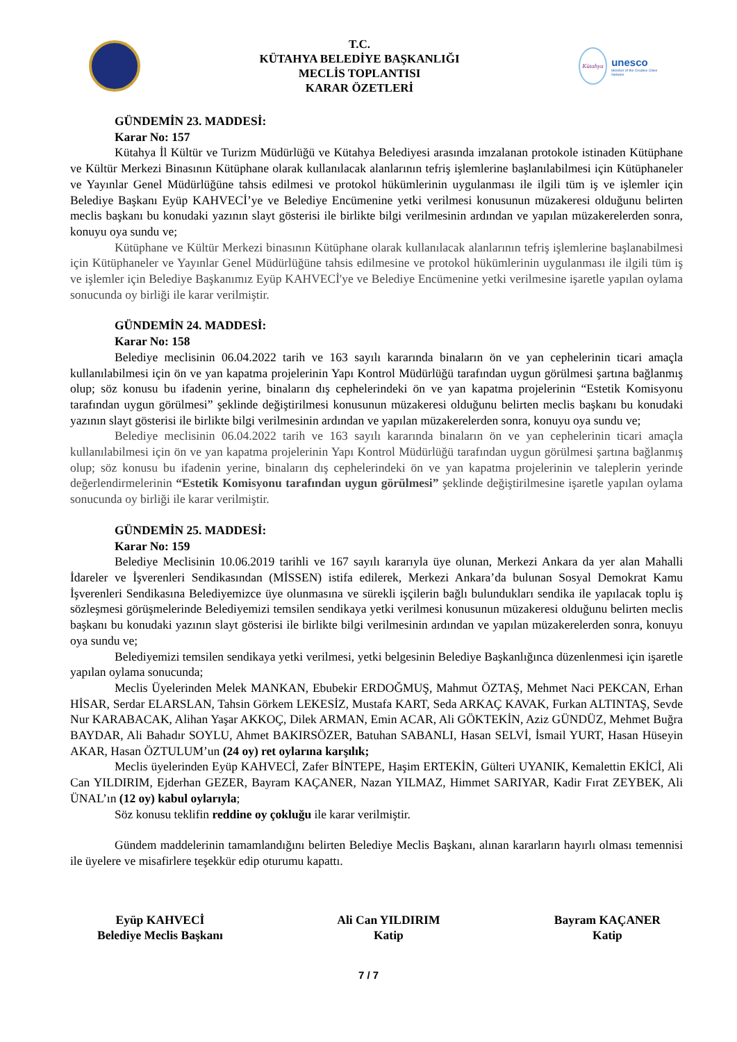T.C.
KÜTAHYA BELEDİYE BAŞKANLIĞI
MECLİS TOPLANTISI
KARAR ÖZETLERİ
Kütahya
unesco
Member of the Creative Cities Network
GÜNDEMİN 23. MADDESİ:
Karar No: 157
Kütahya İl Kültür ve Turizm Müdürlüğü ve Kütahya Belediyesi arasında imzalanan protokole istinaden Kütüphane ve Kültür Merkezi Binasının Kütüphane olarak kullanılacak alanlarının tefriş işlemlerine başlanılabilmesi için Kütüphaneler ve Yayınlar Genel Müdürlüğüne tahsis edilmesi ve protokol hükümlerinin uygulanması ile ilgili tüm iş ve işlemler için Belediye Başkanı Eyüp KAHVECİ’ye ve Belediye Encümenine yetki verilmesi konusunun müzakeresi olduğunu belirten meclis başkanı bu konudaki yazının slayt gösterisi ile birlikte bilgi verilmesinin ardından ve yapılan müzakerelerden sonra, konuyu oya sundu ve;
Kütüphane ve Kültür Merkezi binasının Kütüphane olarak kullanılacak alanlarının tefriş işlemlerine başlanabilmesi için Kütüphaneler ve Yayınlar Genel Müdürlüğüne tahsis edilmesine ve protokol hükümlerinin uygulanması ile ilgili tüm iş ve işlemler için Belediye Başkanımız Eyüp KAHVECİ'ye ve Belediye Encümenine yetki verilmesine işaretle yapılan oylama sonucunda oy birliği ile karar verilmiştir.
GÜNDEMİN 24. MADDESİ:
Karar No: 158
Belediye meclisinin 06.04.2022 tarih ve 163 sayılı kararında binaların ön ve yan cephelerinin ticari amaçla kullanılabilmesi için ön ve yan kapatma projelerinin Yapı Kontrol Müdürlüğü tarafından uygun görülmesi şartına bağlanmış olup; söz konusu bu ifadenin yerine, binaların dış cephelerindeki ön ve yan kapatma projelerinin “Estetik Komisyonu tarafından uygun görülmesi” şeklinde değiştirilmesi konusunun müzakeresi olduğunu belirten meclis başkanı bu konudaki yazının slayt gösterisi ile birlikte bilgi verilmesinin ardından ve yapılan müzakerelerden sonra, konuyu oya sundu ve;
Belediye meclisinin 06.04.2022 tarih ve 163 sayılı kararında binaların ön ve yan cephelerinin ticari amaçla kullanılabilmesi için ön ve yan kapatma projelerinin Yapı Kontrol Müdürlüğü tarafından uygun görülmesi şartına bağlanmış olup; söz konusu bu ifadenin yerine, binaların dış cephelerindeki ön ve yan kapatma projelerinin ve taleplerin yerinde değerlendirmelerinin “Estetik Komisyonu tarafından uygun görülmesi” şeklinde değiştirilmesine işaretle yapılan oylama sonucunda oy birliği ile karar verilmiştir.
GÜNDEMİN 25. MADDESİ:
Karar No: 159
Belediye Meclisinin 10.06.2019 tarihli ve 167 sayılı kararıyla üye olunan, Merkezi Ankara da yer alan Mahalli İdareler ve İşverenleri Sendikasından (MİSSEN) istifa edilerek, Merkezi Ankara’da bulunan Sosyal Demokrat Kamu İşverenleri Sendikasına Belediyemizce üye olunmasına ve sürekli işçilerin bağlı bulundukları sendika ile yapılacak toplu iş sözleşmesi görüşmelerinde Belediyemizi temsilen sendikaya yetki verilmesi konusunun müzakeresi olduğunu belirten meclis başkanı bu konudaki yazının slayt gösterisi ile birlikte bilgi verilmesinin ardından ve yapılan müzakerelerden sonra, konuyu oya sundu ve;
Belediyemizi temsilen sendikaya yetki verilmesi, yetki belgesinin Belediye Başkanlığınca düzenlenmesi için işaretle yapılan oylama sonucunda;
Meclis Üyelerinden Melek MANKAN, Ebubekir ERDOĞMUŞ, Mahmut ÖZTAŞ, Mehmet Naci PEKCAN, Erhan HİSAR, Serdar ELARSLAN, Tahsin Görkem LEKESİZ, Mustafa KART, Seda ARKAÇ KAVAK, Furkan ALTINTAŞ, Sevde Nur KARABACAK, Alihan Yaşar AKKOÇ, Dilek ARMAN, Emin ACAR, Ali GÖKTEKİN, Aziz GÜNDÜZ, Mehmet Buğra BAYDAR, Ali Bahadır SOYLU, Ahmet BAKIRSÖZER, Batuhan SABANLI, Hasan SELVİ, İsmail YURT, Hasan Hüseyin AKAR, Hasan ÖZTULUM’un (24 oy) ret oylarına karşılık;
Meclis üyelerinden Eyüp KAHVECİ, Zafer BİNTEPE, Haşim ERTEKİN, Gülteri UYANIK, Kemalettin EKİCİ, Ali Can YILDIRIM, Ejderhan GEZER, Bayram KAÇANER, Nazan YILMAZ, Himmet SARIYAR, Kadir Fırat ZEYBEK, Ali ÜNAL’ın (12 oy) kabul oylarıyla;
Söz konusu teklifin reddine oy çokluğu ile karar verilmiştir.
Gündem maddelerinin tamamlandığını belirten Belediye Meclis Başkanı, alınan kararların hayırlı olması temennisi ile üyelere ve misafirlere teşekkür edip oturumu kapattı.
Eyüp KAHVECİ
Belediye Meclis Başkanı
Ali Can YILDIRIM
Katip
Bayram KAÇANER
Katip
7 / 7